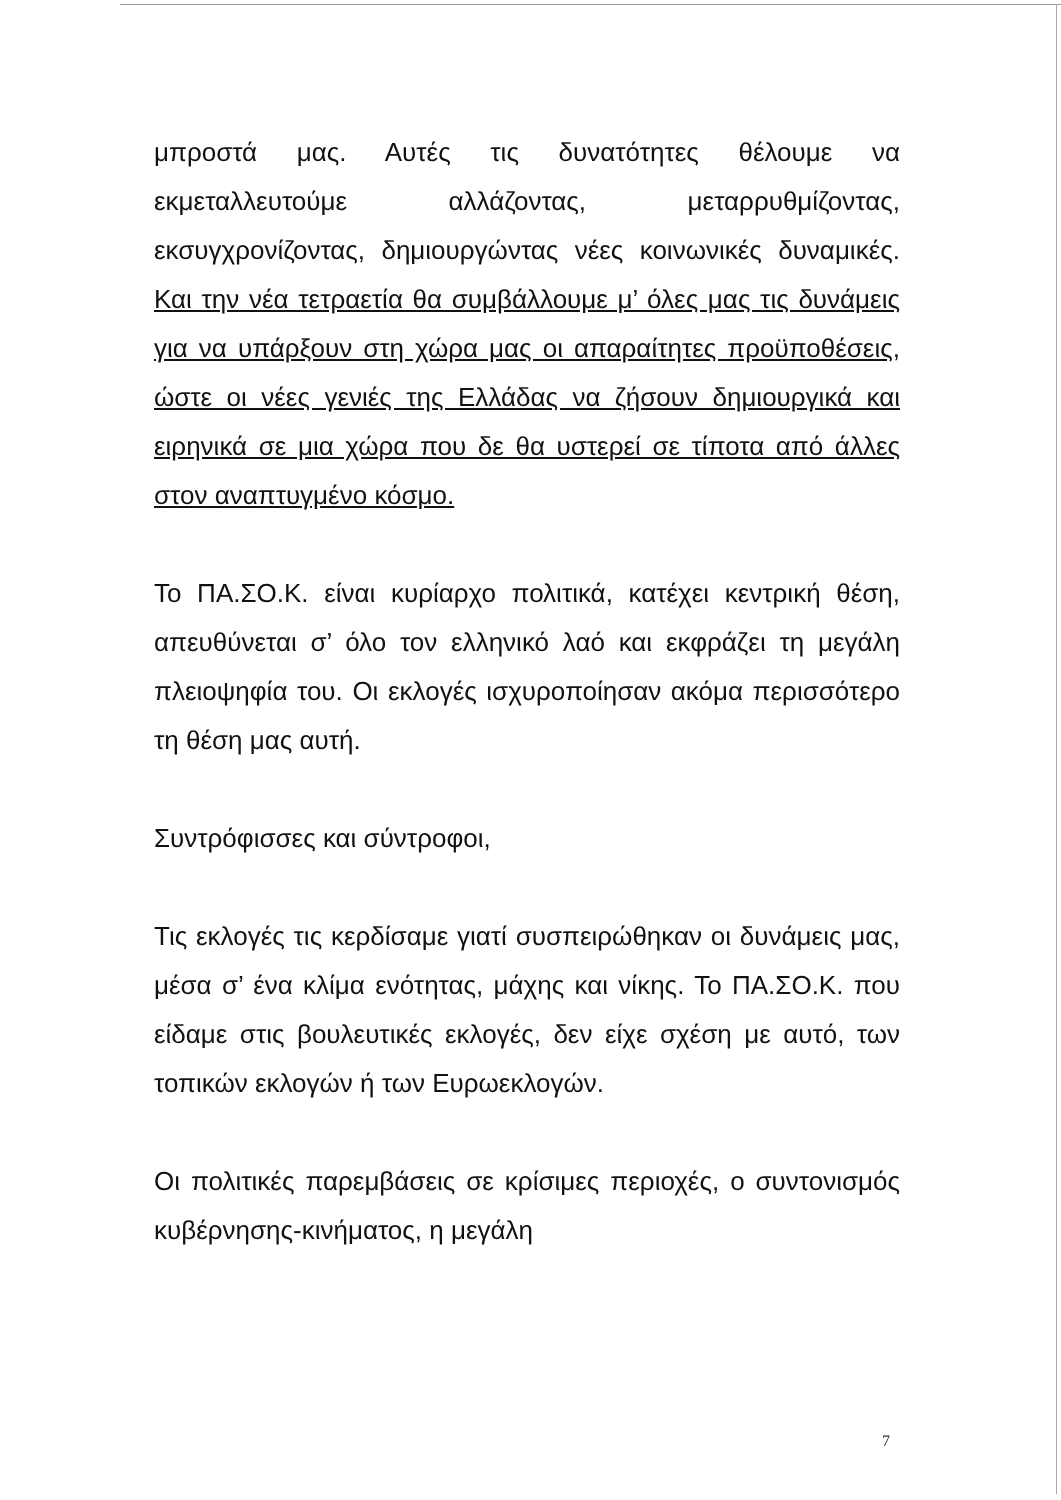μπροστά μας. Αυτές τις δυνατότητες θέλουμε να εκμεταλλευτούμε αλλάζοντας, μεταρρυθμίζοντας, εκσυγχρονίζοντας, δημιουργώντας νέες κοινωνικές δυναμικές. Και την νέα τετραετία θα συμβάλλουμε μ’ όλες μας τις δυνάμεις για να υπάρξουν στη χώρα μας οι απαραίτητες προϋποθέσεις, ώστε οι νέες γενιές της Ελλάδας να ζήσουν δημιουργικά και ειρηνικά σε μια χώρα που δε θα υστερεί σε τίποτα από άλλες στον αναπτυγμένο κόσμο.
Το ΠΑ.ΣΟ.Κ. είναι κυρίαρχο πολιτικά, κατέχει κεντρική θέση, απευθύνεται σ’ όλο τον ελληνικό λαό και εκφράζει τη μεγάλη πλειοψηφία του. Οι εκλογές ισχυροποίησαν ακόμα περισσότερο τη θέση μας αυτή.
Συντρόφισσες και σύντροφοι,
Τις εκλογές τις κερδίσαμε γιατί συσπειρώθηκαν οι δυνάμεις μας, μέσα σ’ ένα κλίμα ενότητας, μάχης και νίκης. Το ΠΑ.ΣΟ.Κ. που είδαμε στις βουλευτικές εκλογές, δεν είχε σχέση με αυτό, των τοπικών εκλογών ή των Ευρωεκλογών.
Οι πολιτικές παρεμβάσεις σε κρίσιμες περιοχές, ο συντονισμός κυβέρνησης-κινήματος, η μεγάλη
7